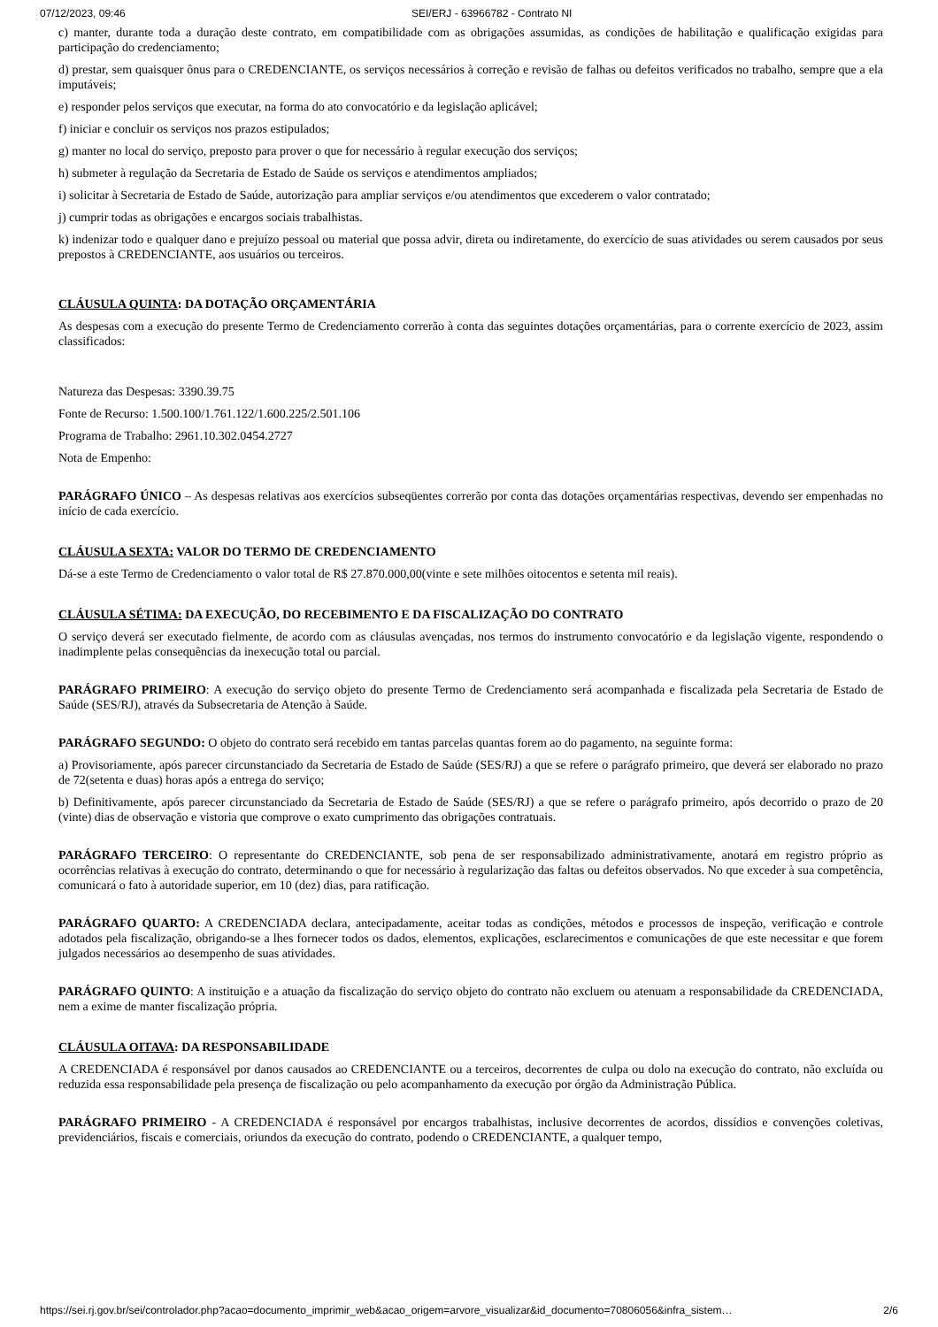07/12/2023, 09:46 SEI/ERJ - 63966782 - Contrato NI
c) manter, durante toda a duração deste contrato, em compatibilidade com as obrigações assumidas, as condições de habilitação e qualificação exigidas para participação do credenciamento;
d) prestar, sem quaisquer ônus para o CREDENCIANTE, os serviços necessários à correção e revisão de falhas ou defeitos verificados no trabalho, sempre que a ela imputáveis;
e) responder pelos serviços que executar, na forma do ato convocatório e da legislação aplicável;
f) iniciar e concluir os serviços nos prazos estipulados;
g) manter no local do serviço, preposto para prover o que for necessário à regular execução dos serviços;
h) submeter à regulação da Secretaria de Estado de Saúde os serviços e atendimentos ampliados;
i) solicitar à Secretaria de Estado de Saúde, autorização para ampliar serviços e/ou atendimentos que excederem o valor contratado;
j) cumprir todas as obrigações e encargos sociais trabalhistas.
k) indenizar todo e qualquer dano e prejuízo pessoal ou material que possa advir, direta ou indiretamente, do exercício de suas atividades ou serem causados por seus prepostos à CREDENCIANTE, aos usuários ou terceiros.
CLÁUSULA QUINTA: DA DOTAÇÃO ORÇAMENTÁRIA
As despesas com a execução do presente Termo de Credenciamento correrão à conta das seguintes dotações orçamentárias, para o corrente exercício de 2023, assim classificados:
Natureza das Despesas: 3390.39.75
Fonte de Recurso: 1.500.100/1.761.122/1.600.225/2.501.106
Programa de Trabalho: 2961.10.302.0454.2727
Nota de Empenho:
PARÁGRAFO ÚNICO – As despesas relativas aos exercícios subseqüentes correrão por conta das dotações orçamentárias respectivas, devendo ser empenhadas no início de cada exercício.
CLÁUSULA SEXTA: VALOR DO TERMO DE CREDENCIAMENTO
Dá-se a este Termo de Credenciamento o valor total de R$ 27.870.000,00(vinte e sete milhões oitocentos e setenta mil reais).
CLÁUSULA SÉTIMA: DA EXECUÇÃO, DO RECEBIMENTO E DA FISCALIZAÇÃO DO CONTRATO
O serviço deverá ser executado fielmente, de acordo com as cláusulas avençadas, nos termos do instrumento convocatório e da legislação vigente, respondendo o inadimplente pelas consequências da inexecução total ou parcial.
PARÁGRAFO PRIMEIRO: A execução do serviço objeto do presente Termo de Credenciamento será acompanhada e fiscalizada pela Secretaria de Estado de Saúde (SES/RJ), através da Subsecretaria de Atenção à Saúde.
PARÁGRAFO SEGUNDO: O objeto do contrato será recebido em tantas parcelas quantas forem ao do pagamento, na seguinte forma:
a) Provisoriamente, após parecer circunstanciado da Secretaria de Estado de Saúde (SES/RJ) a que se refere o parágrafo primeiro, que deverá ser elaborado no prazo de 72(setenta e duas) horas após a entrega do serviço;
b) Definitivamente, após parecer circunstanciado da Secretaria de Estado de Saúde (SES/RJ) a que se refere o parágrafo primeiro, após decorrido o prazo de 20 (vinte) dias de observação e vistoria que comprove o exato cumprimento das obrigações contratuais.
PARÁGRAFO TERCEIRO: O representante do CREDENCIANTE, sob pena de ser responsabilizado administrativamente, anotará em registro próprio as ocorrências relativas à execução do contrato, determinando o que for necessário à regularização das faltas ou defeitos observados. No que exceder à sua competência, comunicará o fato à autoridade superior, em 10 (dez) dias, para ratificação.
PARÁGRAFO QUARTO: A CREDENCIADA declara, antecipadamente, aceitar todas as condições, métodos e processos de inspeção, verificação e controle adotados pela fiscalização, obrigando-se a lhes fornecer todos os dados, elementos, explicações, esclarecimentos e comunicações de que este necessitar e que forem julgados necessários ao desempenho de suas atividades.
PARÁGRAFO QUINTO: A instituição e a atuação da fiscalização do serviço objeto do contrato não excluem ou atenuam a responsabilidade da CREDENCIADA, nem a exime de manter fiscalização própria.
CLÁUSULA OITAVA: DA RESPONSABILIDADE
A CREDENCIADA é responsável por danos causados ao CREDENCIANTE ou a terceiros, decorrentes de culpa ou dolo na execução do contrato, não excluída ou reduzida essa responsabilidade pela presença de fiscalização ou pelo acompanhamento da execução por órgão da Administração Pública.
PARÁGRAFO PRIMEIRO - A CREDENCIADA é responsável por encargos trabalhistas, inclusive decorrentes de acordos, dissídios e convenções coletivas, previdenciários, fiscais e comerciais, oriundos da execução do contrato, podendo o CREDENCIANTE, a qualquer tempo,
https://sei.rj.gov.br/sei/controlador.php?acao=documento_imprimir_web&acao_origem=arvore_visualizar&id_documento=70806056&infra_sistem… 2/6